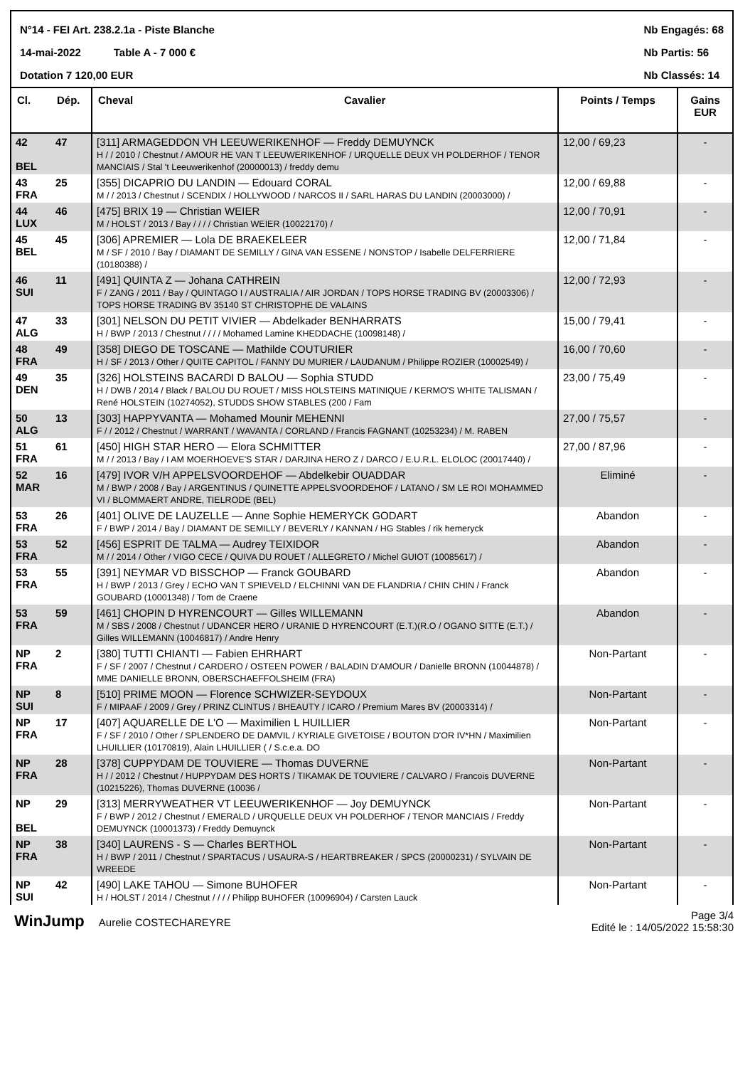N°14 - FEI Art. 238.2.1a - Piste Blanche
14-mai-2022 Table A - 7 000 €
Dotation 7 120,00 EUR
Nb Engagés: 68
Nb Partis: 56
Nb Classés: 14
| Cl. | Dép. | Cheval | Cavalier | Points / Temps | Gains EUR |
| --- | --- | --- | --- | --- | --- |
| 42 BEL | 47 | [311] ARMAGEDDON VH LEEUWERIKENHOF — Freddy DEMUYNCK H / / 2010 / Chestnut / AMOUR HE VAN T LEEUWERIKENHOF / URQUELLE DEUX VH POLDERHOF / TENOR MANCIAIS / Stal 't Leeuwerikenhof (20000013) / freddy demu | | 12,00 / 69,23 | - |
| 43 FRA | 25 | [355] DICAPRIO DU LANDIN — Edouard CORAL M / / 2013 / Chestnut / SCENDIX / HOLLYWOOD / NARCOS II / SARL HARAS DU LANDIN (20003000) / | | 12,00 / 69,88 | - |
| 44 LUX | 46 | [475] BRIX 19 — Christian WEIER M / HOLST / 2013 / Bay / / / / Christian WEIER (10022170) / | | 12,00 / 70,91 | - |
| 45 BEL | 45 | [306] APREMIER — Lola DE BRAEKELEER M / SF / 2010 / Bay / DIAMANT DE SEMILLY / GINA VAN ESSENE / NONSTOP / Isabelle DELFERRIERE (10180388) / | | 12,00 / 71,84 | - |
| 46 SUI | 11 | [491] QUINTA Z — Johana CATHREIN F / ZANG / 2011 / Bay / QUINTAGO I / AUSTRALIA / AIR JORDAN / TOPS HORSE TRADING BV (20003306) / TOPS HORSE TRADING BV 35140 ST CHRISTOPHE DE VALAINS | | 12,00 / 72,93 | - |
| 47 ALG | 33 | [301] NELSON DU PETIT VIVIER — Abdelkader BENHARRATS H / BWP / 2013 / Chestnut / / / / Mohamed Lamine KHEDDACHE (10098148) / | | 15,00 / 79,41 | - |
| 48 FRA | 49 | [358] DIEGO DE TOSCANE — Mathilde COUTURIER H / SF / 2013 / Other / QUITE CAPITOL / FANNY DU MURIER / LAUDANUM / Philippe ROZIER (10002549) / | | 16,00 / 70,60 | - |
| 49 DEN | 35 | [326] HOLSTEINS BACARDI D BALOU — Sophia STUDD H / DWB / 2014 / Black / BALOU DU ROUET / MISS HOLSTEINS MATINIQUE / KERMO'S WHITE TALISMAN / René HOLSTEIN (10274052), STUDDS SHOW STABLES (200 / Fam | | 23,00 / 75,49 | - |
| 50 ALG | 13 | [303] HAPPYVANTA — Mohamed Mounir MEHENNI F / / 2012 / Chestnut / WARRANT / WAVANTA / CORLAND / Francis FAGNANT (10253234) / M. RABEN | | 27,00 / 75,57 | - |
| 51 FRA | 61 | [450] HIGH STAR HERO — Elora SCHMITTER M / / 2013 / Bay / I AM MOERHOEVE'S STAR / DARJINA HERO Z / DARCO / E.U.R.L. ELOLOC (20017440) / | | 27,00 / 87,96 | - |
| 52 MAR | 16 | [479] IVOR V/H APPELSVOORDEHOF — Abdelkebir OUADDAR M / BWP / 2008 / Bay / ARGENTINUS / QUINETTE APPELSVOORDEHOF / LATANO / SM LE ROI MOHAMMED VI / BLOMMAERT ANDRE, TIELRODE (BEL) | | Eliminé | - |
| 53 FRA | 26 | [401] OLIVE DE LAUZELLE — Anne Sophie HEMERYCK GODART F / BWP / 2014 / Bay / DIAMANT DE SEMILLY / BEVERLY / KANNAN / HG Stables / rik hemeryck | | Abandon | - |
| 53 FRA | 52 | [456] ESPRIT DE TALMA — Audrey TEIXIDOR M / / 2014 / Other / VIGO CECE / QUIVA DU ROUET / ALLEGRETO / Michel GUIOT (10085617) / | | Abandon | - |
| 53 FRA | 55 | [391] NEYMAR VD BISSCHOP — Franck GOUBARD H / BWP / 2013 / Grey / ECHO VAN T SPIEVELD / ELCHINNI VAN DE FLANDRIA / CHIN CHIN / Franck GOUBARD (10001348) / Tom de Craene | | Abandon | - |
| 53 FRA | 59 | [461] CHOPIN D HYRENCOURT — Gilles WILLEMANN M / SBS / 2008 / Chestnut / UDANCER HERO / URANIE D HYRENCOURT (E.T.)(R.O / OGANO SITTE (E.T.) / Gilles WILLEMANN (10046817) / Andre Henry | | Abandon | - |
| NP FRA | 2 | [380] TUTTI CHIANTI — Fabien EHRHART F / SF / 2007 / Chestnut / CARDERO / OSTEEN POWER / BALADIN D'AMOUR / Danielle BRONN (10044878) / MME DANIELLE BRONN, OBERSCHAEFFOLSHEIM (FRA) | | Non-Partant | - |
| NP SUI | 8 | [510] PRIME MOON — Florence SCHWIZER-SEYDOUX F / MIPAAF / 2009 / Grey / PRINZ CLINTUS / BHEAUTY / ICARO / Premium Mares BV (20003314) / | | Non-Partant | - |
| NP FRA | 17 | [407] AQUARELLE DE L'O — Maximilien L HUILLIER F / SF / 2010 / Other / SPLENDERO DE DAMVIL / KYRIALE GIVETOISE / BOUTON D'OR IV*HN / Maximilien LHUILLIER (10170819), Alain LHUILLIER ( / S.c.e.a. DO | | Non-Partant | - |
| NP FRA | 28 | [378] CUPPYDAM DE TOUVIERE — Thomas DUVERNE H / / 2012 / Chestnut / HUPPYDAM DES HORTS / TIKAMAK DE TOUVIERE / CALVARO / Francois DUVERNE (10215226), Thomas DUVERNE (10036 / | | Non-Partant | - |
| NP BEL | 29 | [313] MERRYWEATHER VT LEEUWERIKENHOF — Joy DEMUYNCK F / BWP / 2012 / Chestnut / EMERALD / URQUELLE DEUX VH POLDERHOF / TENOR MANCIAIS / Freddy DEMUYNCK (10001373) / Freddy Demuynck | | Non-Partant | - |
| NP FRA | 38 | [340] LAURENS - S — Charles BERTHOL H / BWP / 2011 / Chestnut / SPARTACUS / USAURA-S / HEARTBREAKER / SPCS (20000231) / SYLVAIN DE WREEDE | | Non-Partant | - |
| NP SUI | 42 | [490] LAKE TAHOU — Simone BUHOFER H / HOLST / 2014 / Chestnut / / / / Philipp BUHOFER (10096904) / Carsten Lauck | | Non-Partant | - |
WinJump Aurelie COSTECHAREYRE
Page 3/4
Edité le : 14/05/2022 15:58:30